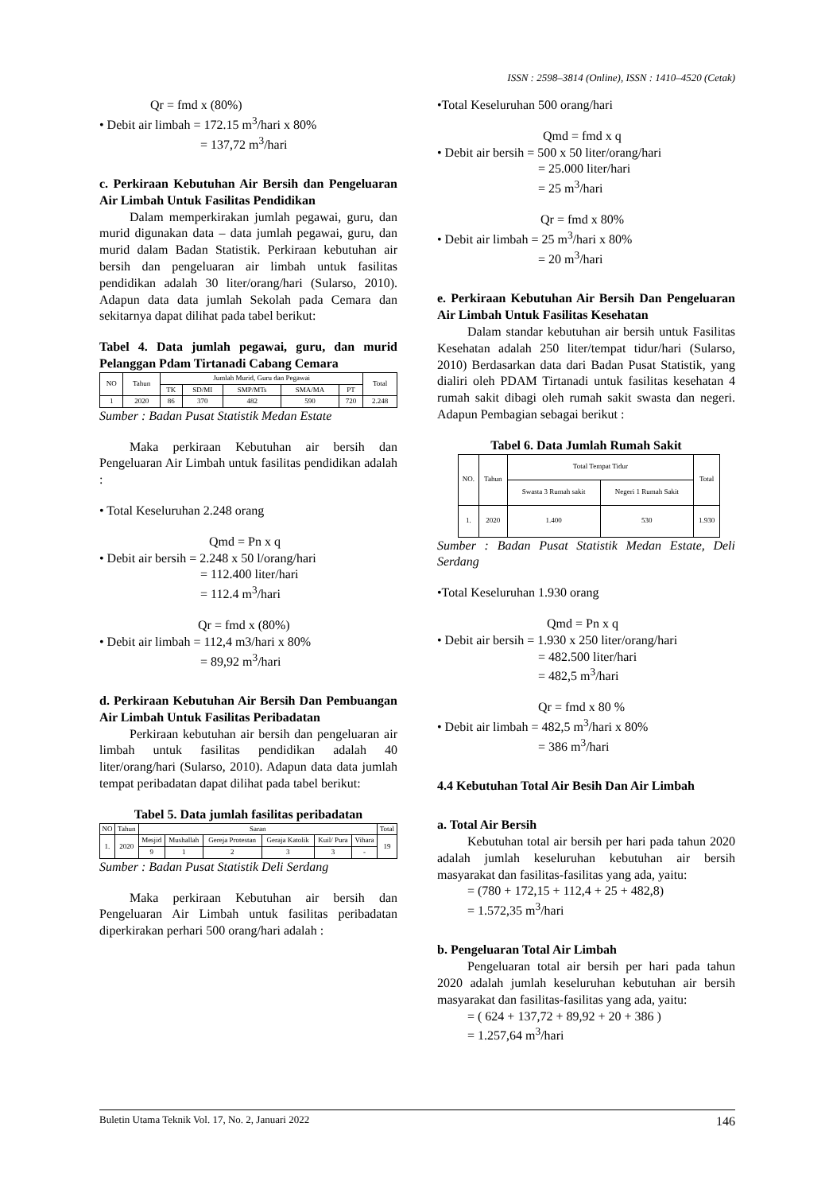ISSN : 2598–3814 (Online), ISSN : 1410–4520 (Cetak)
Qr = fmd x (80%)
• Debit air limbah = 172.15 m<sup>3</sup>/hari x 80%
= 137,72 m<sup>3</sup>/hari
c. Perkiraan Kebutuhan Air Bersih dan Pengeluaran Air Limbah Untuk Fasilitas Pendidikan
Dalam memperkirakan jumlah pegawai, guru, dan murid digunakan data – data jumlah pegawai, guru, dan murid dalam Badan Statistik. Perkiraan kebutuhan air bersih dan pengeluaran air limbah untuk fasilitas pendidikan adalah 30 liter/orang/hari (Sularso, 2010). Adapun data data jumlah Sekolah pada Cemara dan sekitarnya dapat dilihat pada tabel berikut:
Tabel 4. Data jumlah pegawai, guru, dan murid Pelanggan Pdam Tirtanadi Cabang Cemara
| NO | Tahun | Jumlah Murid, Guru dan Pegawai | | | | | Total |
| --- | --- | --- | --- | --- | --- | --- | --- |
| | | TK | SD/MI | SMP/MTs | SMA/MA | PT | |
| 1 | 2020 | 86 | 370 | 482 | 590 | 720 | 2.248 |
Sumber : Badan Pusat Statistik Medan Estate
Maka perkiraan Kebutuhan air bersih dan Pengeluaran Air Limbah untuk fasilitas pendidikan adalah :
• Total Keseluruhan 2.248 orang
Qmd = Pn x q
• Debit air bersih = 2.248 x 50 l/orang/hari
= 112.400 liter/hari
= 112.4 m<sup>3</sup>/hari
Qr = fmd x (80%)
• Debit air limbah = 112,4 m3/hari x 80%
= 89,92 m<sup>3</sup>/hari
d. Perkiraan Kebutuhan Air Bersih Dan Pembuangan Air Limbah Untuk Fasilitas Peribadatan
Perkiraan kebutuhan air bersih dan pengeluaran air limbah untuk fasilitas pendidikan adalah 40 liter/orang/hari (Sularso, 2010). Adapun data data jumlah tempat peribadatan dapat dilihat pada tabel berikut:
Tabel 5. Data jumlah fasilitas peribadatan
| NO | Tahun | Saran | | | | | | Total |
| --- | --- | --- | --- | --- | --- | --- | --- | --- |
| 1. | 2020 | Mesjid | Mushallah | Gereja Protestan | Geraja Katolik | Kuil/ Pura | Vihara | 19 |
| | | 9 | 1 | 2 | 3 | 3 | - | |
Sumber : Badan Pusat Statistik Deli Serdang
Maka perkiraan Kebutuhan air bersih dan Pengeluaran Air Limbah untuk fasilitas peribadatan diperkirakan perhari 500 orang/hari adalah :
•Total Keseluruhan 500 orang/hari
Qmd = fmd x q
• Debit air bersih = 500 x 50 liter/orang/hari
= 25.000 liter/hari
= 25 m<sup>3</sup>/hari
Qr = fmd x 80%
• Debit air limbah = 25 m<sup>3</sup>/hari x 80%
= 20 m<sup>3</sup>/hari
e. Perkiraan Kebutuhan Air Bersih Dan Pengeluaran Air Limbah Untuk Fasilitas Kesehatan
Dalam standar kebutuhan air bersih untuk Fasilitas Kesehatan adalah 250 liter/tempat tidur/hari (Sularso, 2010) Berdasarkan data dari Badan Pusat Statistik, yang dialiri oleh PDAM Tirtanadi untuk fasilitas kesehatan 4 rumah sakit dibagi oleh rumah sakit swasta dan negeri. Adapun Pembagian sebagai berikut :
Tabel 6. Data Jumlah Rumah Sakit
| NO. | Tahun | Total Tempat Tidur | | Total |
| --- | --- | --- | --- | --- |
| | | Swasta 3 Rumah sakit | Negeri 1 Rumah Sakit | |
| 1. | 2020 | 1.400 | 530 | 1.930 |
Sumber : Badan Pusat Statistik Medan Estate, Deli Serdang
•Total Keseluruhan 1.930 orang
Qmd = Pn x q
• Debit air bersih = 1.930 x 250 liter/orang/hari
= 482.500 liter/hari
= 482,5 m<sup>3</sup>/hari
Qr = fmd x 80 %
• Debit air limbah = 482,5 m<sup>3</sup>/hari x 80%
= 386 m<sup>3</sup>/hari
4.4 Kebutuhan Total Air Besih Dan Air Limbah
a. Total Air Bersih
Kebutuhan total air bersih per hari pada tahun 2020 adalah jumlah keseluruhan kebutuhan air bersih masyarakat dan fasilitas-fasilitas yang ada, yaitu:
= (780 + 172,15 + 112,4 + 25 + 482,8)
= 1.572,35 m<sup>3</sup>/hari
b. Pengeluaran Total Air Limbah
Pengeluaran total air bersih per hari pada tahun 2020 adalah jumlah keseluruhan kebutuhan air bersih masyarakat dan fasilitas-fasilitas yang ada, yaitu:
= ( 624 + 137,72 + 89,92 + 20 + 386 )
= 1.257,64 m<sup>3</sup>/hari
Buletin Utama Teknik Vol. 17, No. 2, Januari 2022 146